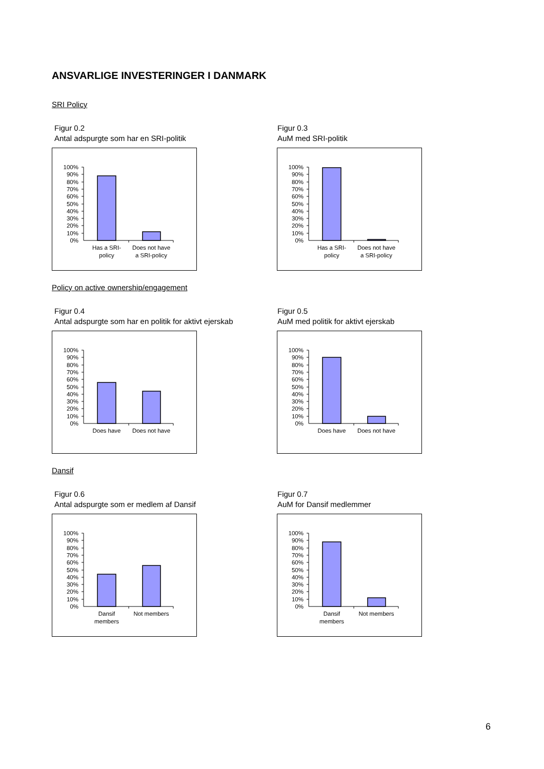ANSVARLIGE INVESTERINGER I DANMARK
SRI Policy
Figur 0.2
Antal adspurgte som har en SRI-politik
100%
90%
80%
70%
60%
50%
40%
30%
20%
10%
0%
Has a SRI-
policy
Does not have
a SRI-policy
Figur 0.3
AuM med SRI-politik
100%
90%
80%
70%
60%
50%
40%
30%
20%
10%
0%
Has a SRI-
policy
Does not have
a SRI-policy
Policy on active ownership/engagement
Figur 0.4
Antal adspurgte som har en politik for aktivt ejerskab
100%
90%
80%
70%
60%
50%
40%
30%
20%
10%
0%
Does have
Does not have
Figur 0.5
AuM med politik for aktivt ejerskab
100%
90%
80%
70%
60%
50%
40%
30%
20%
10%
0%
Does have
Does not have
Dansif
Figur 0.6
Antal adspurgte som er medlem af Dansif
100%
90%
80%
70%
60%
50%
40%
30%
20%
10%
0%
Dansif
members
Not members
Figur 0.7
AuM for Dansif medlemmer
100%
90%
80%
70%
60%
50%
40%
30%
20%
10%
0%
Dansif
members
Not members
6